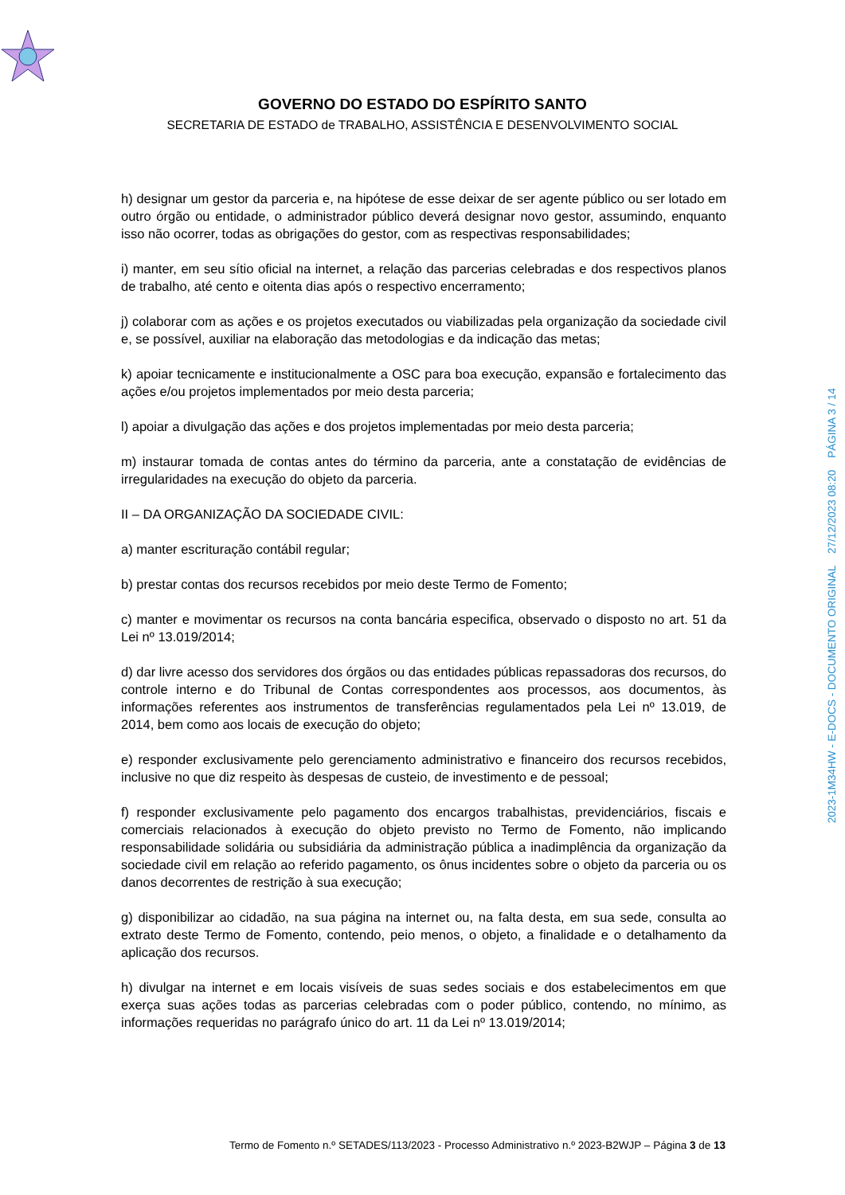GOVERNO DO ESTADO DO ESPÍRITO SANTO
SECRETARIA DE ESTADO de TRABALHO, ASSISTÊNCIA E DESENVOLVIMENTO SOCIAL
h) designar um gestor da parceria e, na hipótese de esse deixar de ser agente público ou ser lotado em outro órgão ou entidade, o administrador público deverá designar novo gestor, assumindo, enquanto isso não ocorrer, todas as obrigações do gestor, com as respectivas responsabilidades;
i) manter, em seu sítio oficial na internet, a relação das parcerias celebradas e dos respectivos planos de trabalho, até cento e oitenta dias após o respectivo encerramento;
j) colaborar com as ações e os projetos executados ou viabilizadas pela organização da sociedade civil e, se possível, auxiliar na elaboração das metodologias e da indicação das metas;
k) apoiar tecnicamente e institucionalmente a OSC para boa execução, expansão e fortalecimento das ações e/ou projetos implementados por meio desta parceria;
l) apoiar a divulgação das ações e dos projetos implementadas por meio desta parceria;
m) instaurar tomada de contas antes do término da parceria, ante a constatação de evidências de irregularidades na execução do objeto da parceria.
II – DA ORGANIZAÇÃO DA SOCIEDADE CIVIL:
a) manter escrituração contábil regular;
b) prestar contas dos recursos recebidos por meio deste Termo de Fomento;
c) manter e movimentar os recursos na conta bancária especifica, observado o disposto no art. 51 da Lei nº 13.019/2014;
d) dar livre acesso dos servidores dos órgãos ou das entidades públicas repassadoras dos recursos, do controle interno e do Tribunal de Contas correspondentes aos processos, aos documentos, às informações referentes aos instrumentos de transferências regulamentados pela Lei nº 13.019, de 2014, bem como aos locais de execução do objeto;
e) responder exclusivamente pelo gerenciamento administrativo e financeiro dos recursos recebidos, inclusive no que diz respeito às despesas de custeio, de investimento e de pessoal;
f) responder exclusivamente pelo pagamento dos encargos trabalhistas, previdenciários, fiscais e comerciais relacionados à execução do objeto previsto no Termo de Fomento, não implicando responsabilidade solidária ou subsidiária da administração pública a inadimplência da organização da sociedade civil em relação ao referido pagamento, os ônus incidentes sobre o objeto da parceria ou os danos decorrentes de restrição à sua execução;
g) disponibilizar ao cidadão, na sua página na internet ou, na falta desta, em sua sede, consulta ao extrato deste Termo de Fomento, contendo, peio menos, o objeto, a finalidade e o detalhamento da aplicação dos recursos.
h) divulgar na internet e em locais visíveis de suas sedes sociais e dos estabelecimentos em que exerça suas ações todas as parcerias celebradas com o poder público, contendo, no mínimo, as informações requeridas no parágrafo único do art. 11 da Lei nº 13.019/2014;
2023-1M34HW - E-DOCS - DOCUMENTO ORIGINAL 27/12/2023 08:20 PÁGINA 3 / 14
Termo de Fomento n.º SETADES/113/2023 - Processo Administrativo n.º 2023-B2WJP – Página 3 de 13